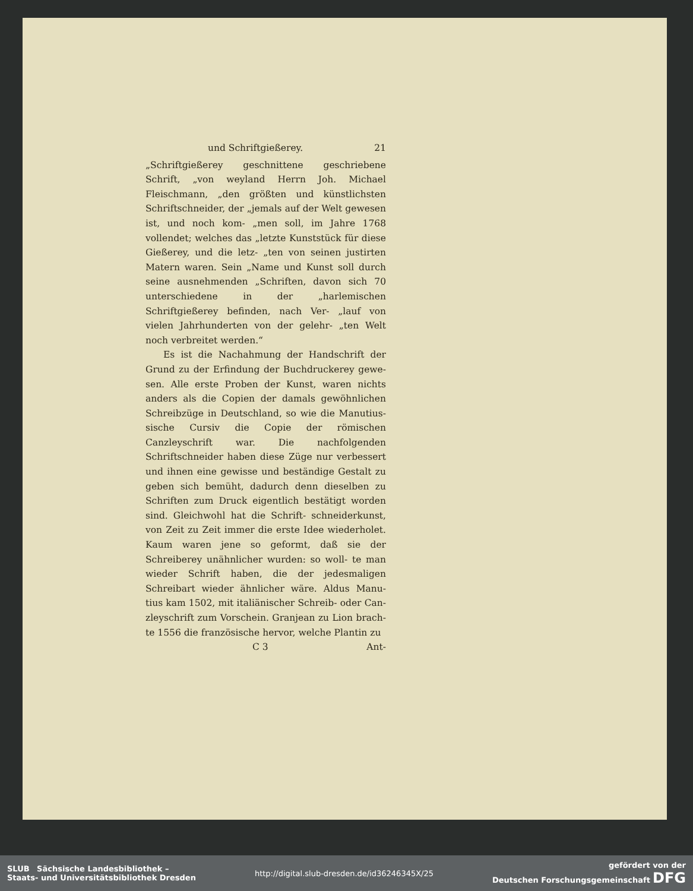und Schriftgießerey. 21
„Schriftgießerey geschnittene geschriebene Schrift, „von weyland Herrn Joh. Michael Fleischmann, „den größten und künstlichsten Schriftschneider, der „jemals auf der Welt gewesen ist, und noch kom- „men soll, im Jahre 1768 vollendet; welches das „letzte Kunststück für diese Gießerey, und die letz- „ten von seinen justirten Matern waren. Sein „Name und Kunst soll durch seine ausnehmenden „Schriften, davon sich 70 unterschiedene in der „harlemischen Schriftgießerey befinden, nach Ver- „lauf von vielen Jahrhunderten von der gelehr- „ten Welt noch verbreitet werden.“
Es ist die Nachahmung der Handschrift der Grund zu der Erfindung der Buchdruckerey gewe- sen. Alle erste Proben der Kunst, waren nichts anders als die Copien der damals gewöhnlichen Schreibzüge in Deutschland, so wie die Manutius- sische Cursiv die Copie der römischen Canzleyschrift war. Die nachfolgenden Schriftschneider haben diese Züge nur verbessert und ihnen eine gewisse und beständige Gestalt zu geben sich bemüht, dadurch denn dieselben zu Schriften zum Druck eigentlich bestätigt worden sind. Gleichwohl hat die Schrift- schneiderkunst, von Zeit zu Zeit immer die erste Idee wiederholet. Kaum waren jene so geformt, daß sie der Schreiberey unähnlicher wurden: so woll- te man wieder Schrift haben, die der jedesmaligen Schreibart wieder ähnlicher wäre. Aldus Manu- tius kam 1502, mit italiänischer Schreib- oder Can- zleyschrift zum Vorschein. Granjean zu Lion brach- te 1556 die französische hervor, welche Plantin zu
C 3 Ant-
SLUB Sächsische Landesbibliothek –
Staats- und Universitätsbibliothek Dresden
http://digital.slub-dresden.de/id36246345X/25
gefördert von der
Deutschen Forschungsgemeinschaft DFG